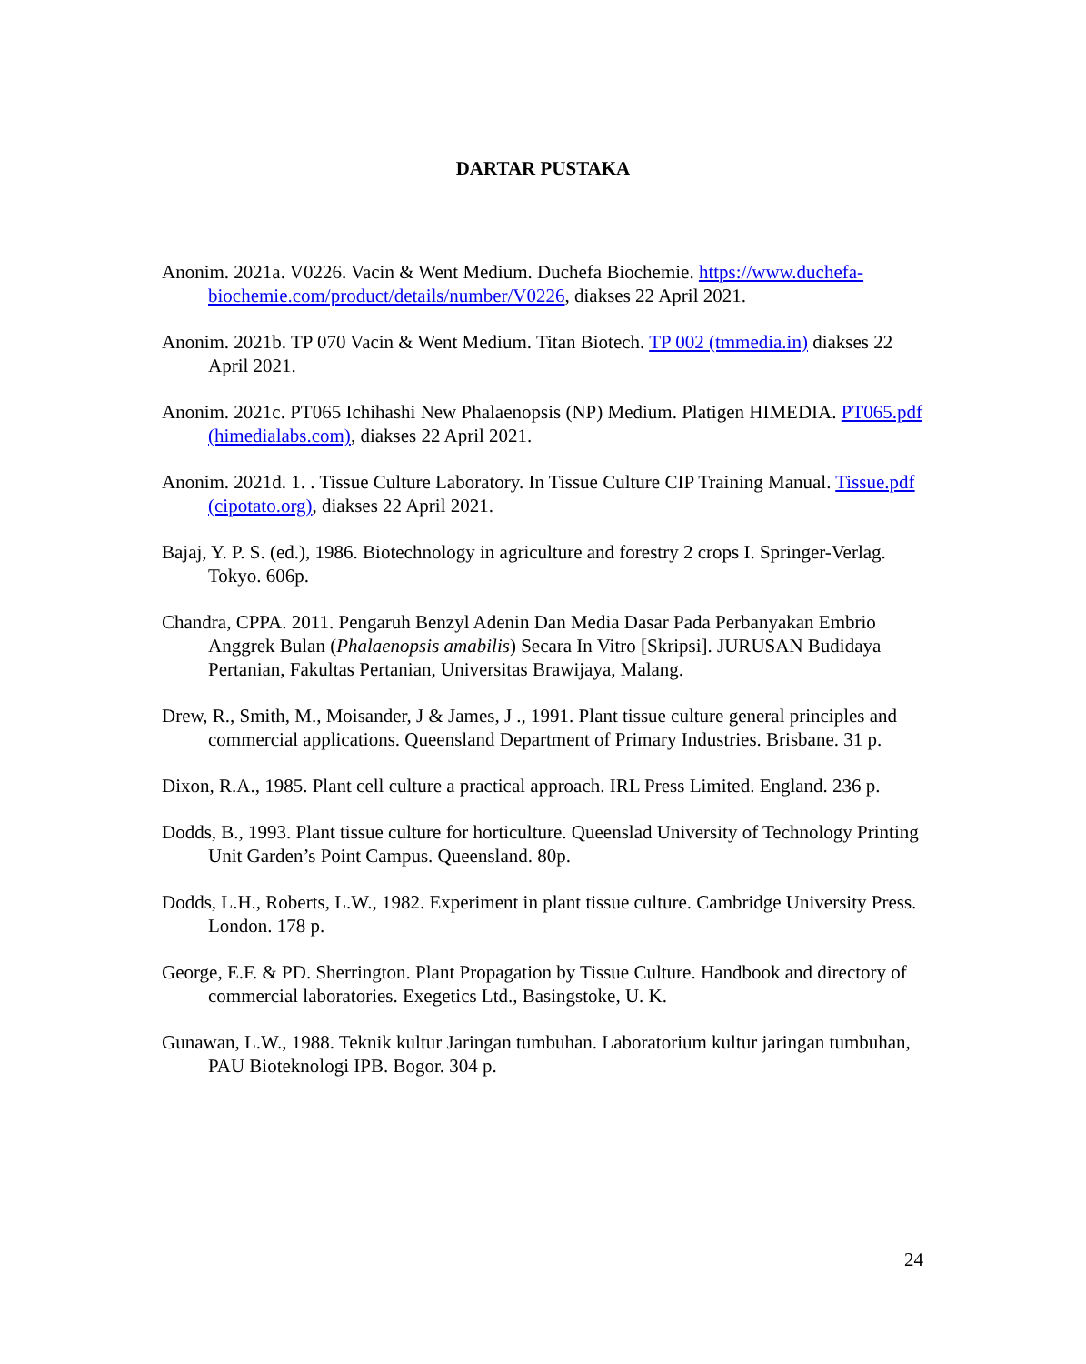DARTAR PUSTAKA
Anonim. 2021a. V0226. Vacin & Went Medium. Duchefa Biochemie. https://www.duchefa-biochemie.com/product/details/number/V0226, diakses 22 April 2021.
Anonim. 2021b. TP 070 Vacin & Went Medium. Titan Biotech. TP 002 (tmmedia.in) diakses 22 April 2021.
Anonim. 2021c. PT065 Ichihashi New Phalaenopsis (NP) Medium. Platigen HIMEDIA. PT065.pdf (himedialabs.com), diakses 22 April 2021.
Anonim. 2021d. 1. . Tissue Culture Laboratory. In Tissue Culture CIP Training Manual. Tissue.pdf (cipotato.org), diakses 22 April 2021.
Bajaj, Y. P. S. (ed.), 1986. Biotechnology in agriculture and forestry 2 crops I. Springer-Verlag. Tokyo. 606p.
Chandra, CPPA. 2011. Pengaruh Benzyl Adenin Dan Media Dasar Pada Perbanyakan Embrio Anggrek Bulan (Phalaenopsis amabilis) Secara In Vitro [Skripsi]. JURUSAN Budidaya Pertanian, Fakultas Pertanian, Universitas Brawijaya, Malang.
Drew, R., Smith, M., Moisander, J & James, J ., 1991. Plant tissue culture general principles and commercial applications. Queensland Department of Primary Industries. Brisbane. 31 p.
Dixon, R.A., 1985. Plant cell culture a practical approach. IRL Press Limited. England. 236 p.
Dodds, B., 1993. Plant tissue culture for horticulture. Queenslad University of Technology Printing Unit Garden’s Point Campus. Queensland. 80p.
Dodds, L.H., Roberts, L.W., 1982. Experiment in plant tissue culture. Cambridge University Press. London. 178 p.
George, E.F. & PD. Sherrington. Plant Propagation by Tissue Culture. Handbook and directory of commercial laboratories. Exegetics Ltd., Basingstoke, U. K.
Gunawan, L.W., 1988. Teknik kultur Jaringan tumbuhan. Laboratorium kultur jaringan tumbuhan, PAU Bioteknologi IPB. Bogor. 304 p.
24